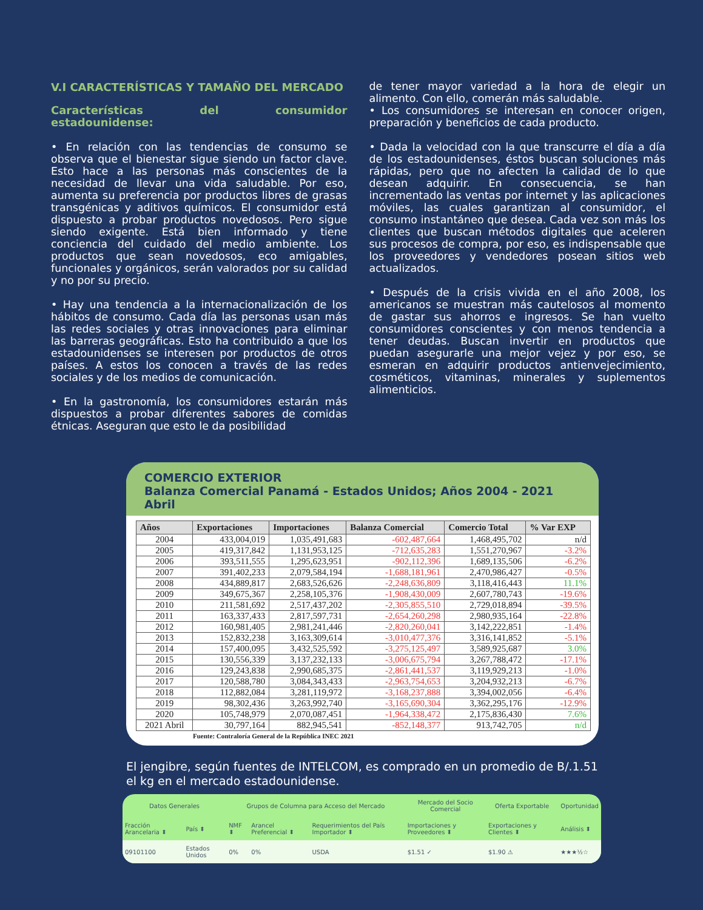V.I CARACTERÍSTICAS Y TAMAÑO DEL MERCADO
Características del consumidor estadounidense:
• En relación con las tendencias de consumo se observa que el bienestar sigue siendo un factor clave. Esto hace a las personas más conscientes de la necesidad de llevar una vida saludable. Por eso, aumenta su preferencia por productos libres de grasas transgénicas y aditivos químicos. El consumidor está dispuesto a probar productos novedosos. Pero sigue siendo exigente. Está bien informado y tiene conciencia del cuidado del medio ambiente. Los productos que sean novedosos, eco amigables, funcionales y orgánicos, serán valorados por su calidad y no por su precio.
• Hay una tendencia a la internacionalización de los hábitos de consumo. Cada día las personas usan más las redes sociales y otras innovaciones para eliminar las barreras geográficas. Esto ha contribuido a que los estadounidenses se interesen por productos de otros países. A estos los conocen a través de las redes sociales y de los medios de comunicación.
• En la gastronomía, los consumidores estarán más dispuestos a probar diferentes sabores de comidas étnicas. Aseguran que esto le da posibilidad
de tener mayor variedad a la hora de elegir un alimento. Con ello, comerán más saludable.
• Los consumidores se interesan en conocer origen, preparación y beneficios de cada producto.
• Dada la velocidad con la que transcurre el día a día de los estadounidenses, éstos buscan soluciones más rápidas, pero que no afecten la calidad de lo que desean adquirir. En consecuencia, se han incrementado las ventas por internet y las aplicaciones móviles, las cuales garantizan al consumidor, el consumo instantáneo que desea. Cada vez son más los clientes que buscan métodos digitales que aceleren sus procesos de compra, por eso, es indispensable que los proveedores y vendedores posean sitios web actualizados.
• Después de la crisis vivida en el año 2008, los americanos se muestran más cautelosos al momento de gastar sus ahorros e ingresos. Se han vuelto consumidores conscientes y con menos tendencia a tener deudas. Buscan invertir en productos que puedan asegurarle una mejor vejez y por eso, se esmeran en adquirir productos antienvejecimiento, cosméticos, vitaminas, minerales y suplementos alimenticios.
COMERCIO EXTERIOR
Balanza Comercial Panamá - Estados Unidos; Años 2004 - 2021 Abril
| Años | Exportaciones | Importaciones | Balanza Comercial | Comercio Total | % Var EXP |
| --- | --- | --- | --- | --- | --- |
| 2004 | 433,004,019 | 1,035,491,683 | -602,487,664 | 1,468,495,702 | n/d |
| 2005 | 419,317,842 | 1,131,953,125 | -712,635,283 | 1,551,270,967 | -3.2% |
| 2006 | 393,511,555 | 1,295,623,951 | -902,112,396 | 1,689,135,506 | -6.2% |
| 2007 | 391,402,233 | 2,079,584,194 | -1,688,181,961 | 2,470,986,427 | -0.5% |
| 2008 | 434,889,817 | 2,683,526,626 | -2,248,636,809 | 3,118,416,443 | 11.1% |
| 2009 | 349,675,367 | 2,258,105,376 | -1,908,430,009 | 2,607,780,743 | -19.6% |
| 2010 | 211,581,692 | 2,517,437,202 | -2,305,855,510 | 2,729,018,894 | -39.5% |
| 2011 | 163,337,433 | 2,817,597,731 | -2,654,260,298 | 2,980,935,164 | -22.8% |
| 2012 | 160,981,405 | 2,981,241,446 | -2,820,260,041 | 3,142,222,851 | -1.4% |
| 2013 | 152,832,238 | 3,163,309,614 | -3,010,477,376 | 3,316,141,852 | -5.1% |
| 2014 | 157,400,095 | 3,432,525,592 | -3,275,125,497 | 3,589,925,687 | 3.0% |
| 2015 | 130,556,339 | 3,137,232,133 | -3,006,675,794 | 3,267,788,472 | -17.1% |
| 2016 | 129,243,838 | 2,990,685,375 | -2,861,441,537 | 3,119,929,213 | -1.0% |
| 2017 | 120,588,780 | 3,084,343,433 | -2,963,754,653 | 3,204,932,213 | -6.7% |
| 2018 | 112,882,084 | 3,281,119,972 | -3,168,237,888 | 3,394,002,056 | -6.4% |
| 2019 | 98,302,436 | 3,263,992,740 | -3,165,690,304 | 3,362,295,176 | -12.9% |
| 2020 | 105,748,979 | 2,070,087,451 | -1,964,338,472 | 2,175,836,430 | 7.6% |
| 2021 Abril | 30,797,164 | 882,945,541 | -852,148,377 | 913,742,705 | n/d |
Fuente: Contraloría General de la República INEC 2021
El jengibre, según fuentes de INTELCOM, es comprado en un promedio de B/.1.51 el kg en el mercado estadounidense.
| Datos Generales | | Grupos de Columna para Acceso del Mercado | | | Mercado del Socio Comercial | Oferta Exportable | Oportunidad |
| --- | --- | --- | --- | --- | --- | --- | --- |
| Fracción Arancelaria ⬍ | País ⬍ | NMF ⬍ | Arancel Preferencial ⬍ | Requerimientos del País Importador ⬍ | Importaciones y Proveedores ⬍ | Exportaciones y Clientes ⬍ | Análisis ⬍ |
| 09101100 | Estados Unidos | 0% | 0% | USDA | $1.51 ✓ | $1.90 ⚠ | ★★★½☆ |